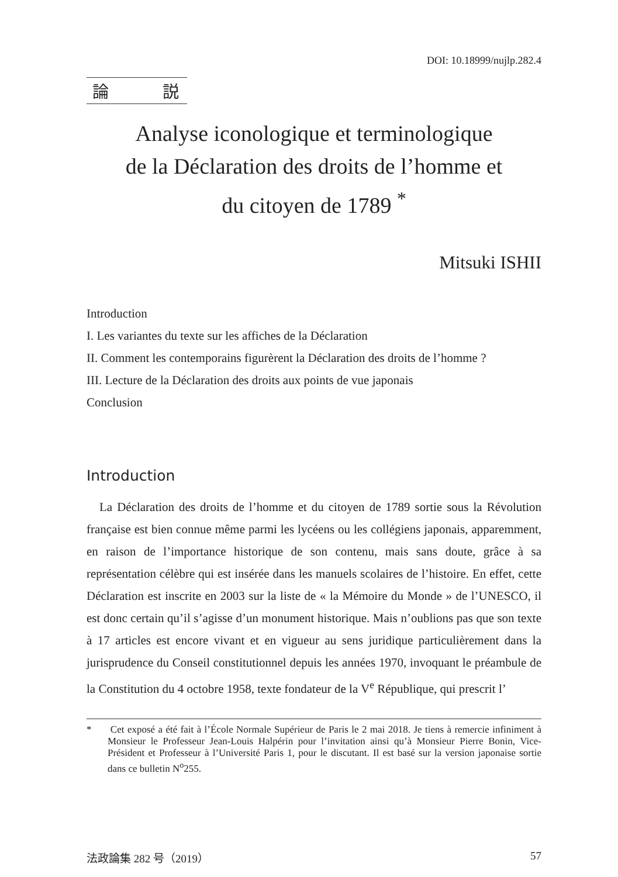DOI: 10.18999/nujlp.282.4
論 説
Analyse iconologique et terminologique
de la Déclaration des droits de l’homme et
du citoyen de 1789 <sup>*</sup>
Mitsuki ISHII
Introduction
I. Les variantes du texte sur les affiches de la Déclaration
II. Comment les contemporains figurèrent la Déclaration des droits de l’homme ?
III. Lecture de la Déclaration des droits aux points de vue japonais
Conclusion
Introduction
La Déclaration des droits de l’homme et du citoyen de 1789 sortie sous la Révolution française est bien connue même parmi les lycéens ou les collégiens japonais, apparemment, en raison de l’importance historique de son contenu, mais sans doute, grâce à sa représentation célèbre qui est insérée dans les manuels scolaires de l’histoire. En effet, cette Déclaration est inscrite en 2003 sur la liste de « la Mémoire du Monde » de l’UNESCO, il est donc certain qu’il s’agisse d’un monument historique. Mais n’oublions pas que son texte à 17 articles est encore vivant et en vigueur au sens juridique particulièrement dans la jurisprudence du Conseil constitutionnel depuis les années 1970, invoquant le préambule de la Constitution du 4 octobre 1958, texte fondateur de la V<sup>e</sup> République, qui prescrit l’
* Cet exposé a été fait à l’École Normale Supérieur de Paris le 2 mai 2018. Je tiens à remercie infiniment à Monsieur le Professeur Jean-Louis Halpérin pour l’invitation ainsi qu’à Monsieur Pierre Bonin, Vice-Président et Professeur à l’Université Paris 1, pour le discutant. Il est basé sur la version japonaise sortie dans ce bulletin N<sup>o</sup>255.
法政論集 282 号（2019） 57